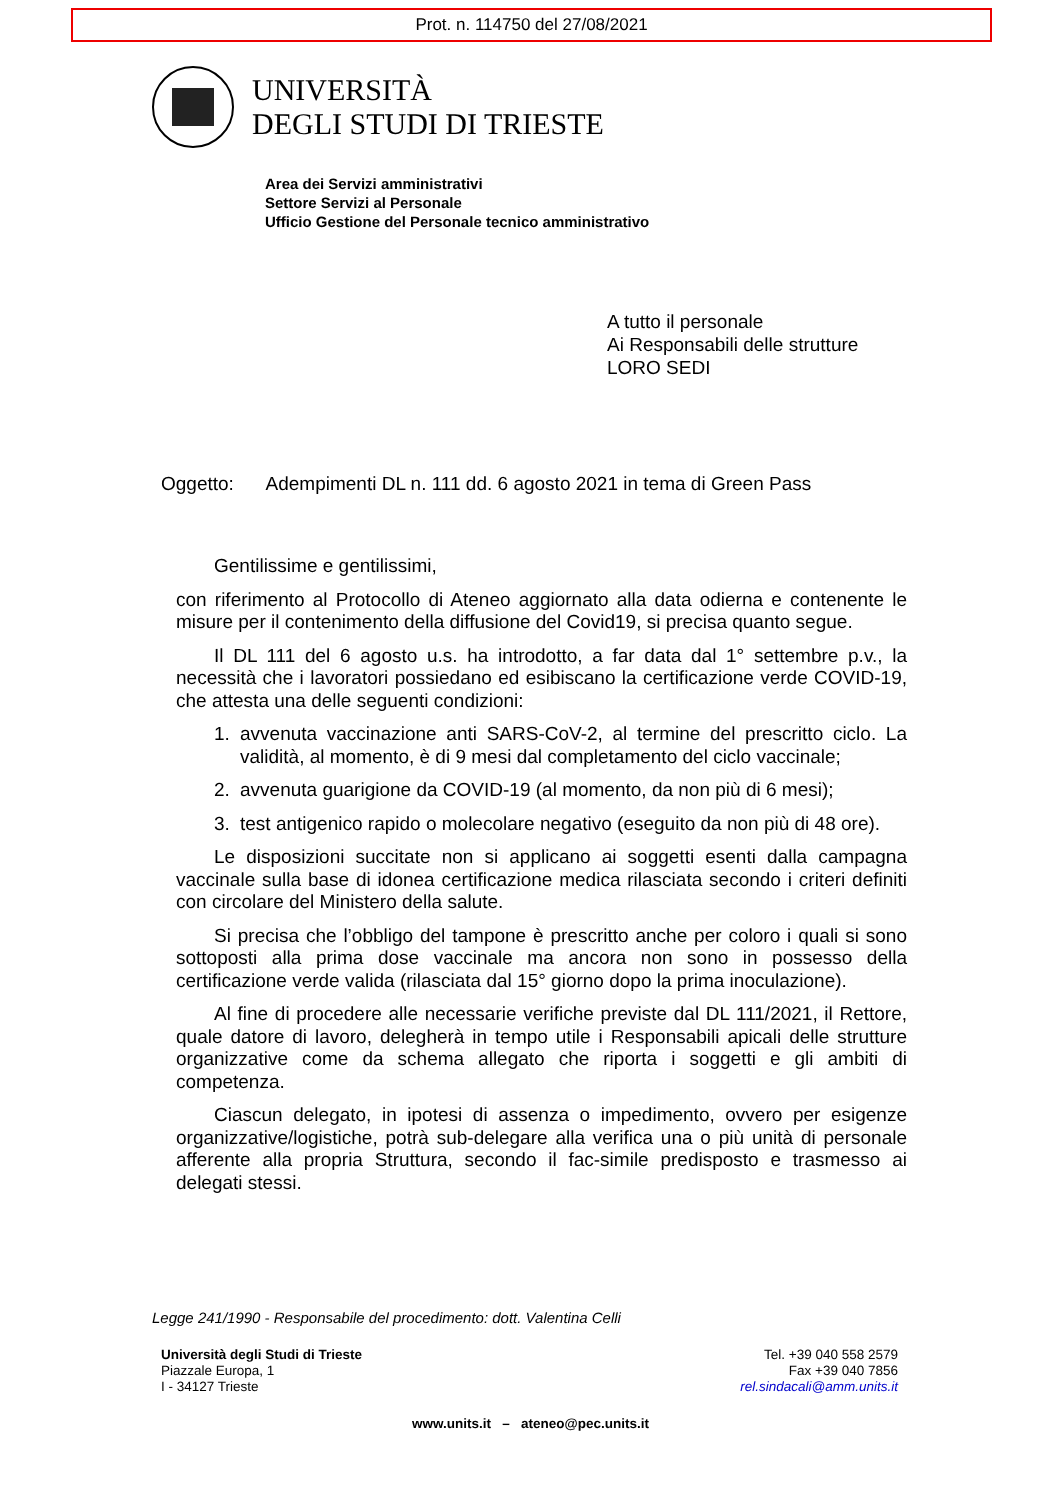Prot. n. 114750 del 27/08/2021
UNIVERSITÀ
DEGLI STUDI DI TRIESTE
Area dei Servizi amministrativi
Settore Servizi al Personale
Ufficio Gestione del Personale tecnico amministrativo
A tutto il personale
Ai Responsabili delle strutture
LORO SEDI
Oggetto: Adempimenti DL n. 111 dd. 6 agosto 2021 in tema di Green Pass
Gentilissime e gentilissimi,
con riferimento al Protocollo di Ateneo aggiornato alla data odierna e contenente le misure per il contenimento della diffusione del Covid19, si precisa quanto segue.
Il DL 111 del 6 agosto u.s. ha introdotto, a far data dal 1° settembre p.v., la necessità che i lavoratori possiedano ed esibiscano la certificazione verde COVID-19, che attesta una delle seguenti condizioni:
1. avvenuta vaccinazione anti SARS-CoV-2, al termine del prescritto ciclo. La validità, al momento, è di 9 mesi dal completamento del ciclo vaccinale;
2. avvenuta guarigione da COVID-19 (al momento, da non più di 6 mesi);
3. test antigenico rapido o molecolare negativo (eseguito da non più di 48 ore).
Le disposizioni succitate non si applicano ai soggetti esenti dalla campagna vaccinale sulla base di idonea certificazione medica rilasciata secondo i criteri definiti con circolare del Ministero della salute.
Si precisa che l’obbligo del tampone è prescritto anche per coloro i quali si sono sottoposti alla prima dose vaccinale ma ancora non sono in possesso della certificazione verde valida (rilasciata dal 15° giorno dopo la prima inoculazione).
Al fine di procedere alle necessarie verifiche previste dal DL 111/2021, il Rettore, quale datore di lavoro, delegherà in tempo utile i Responsabili apicali delle strutture organizzative come da schema allegato che riporta i soggetti e gli ambiti di competenza.
Ciascun delegato, in ipotesi di assenza o impedimento, ovvero per esigenze organizzative/logistiche, potrà sub-delegare alla verifica una o più unità di personale afferente alla propria Struttura, secondo il fac-simile predisposto e trasmesso ai delegati stessi.
Legge 241/1990 - Responsabile del procedimento: dott. Valentina Celli
Università degli Studi di Trieste
Piazzale Europa, 1
I - 34127 Trieste
Tel. +39 040 558 2579
Fax +39 040 7856
rel.sindacali@amm.units.it
www.units.it – ateneo@pec.units.it